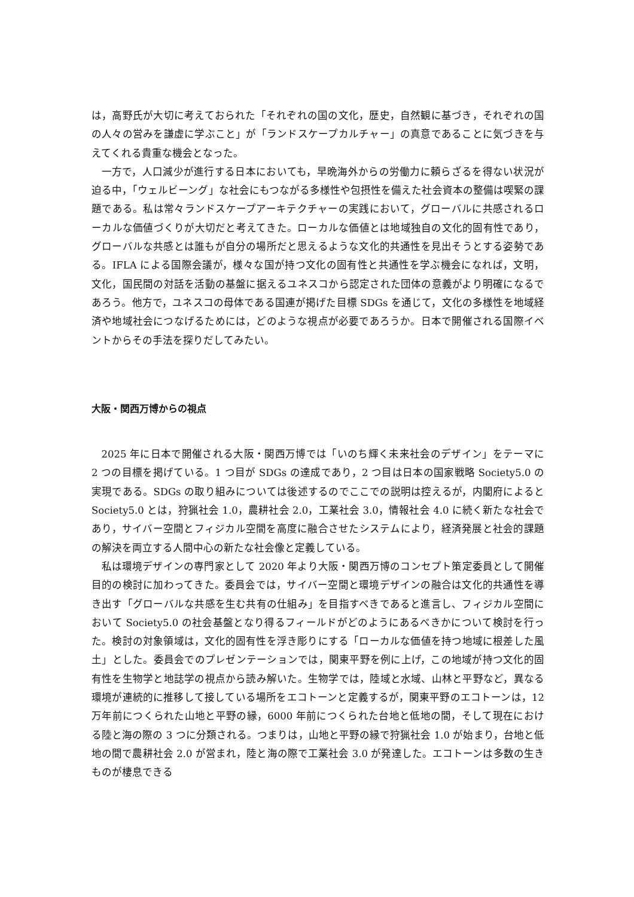は，高野氏が大切に考えておられた「それぞれの国の文化，歴史，自然観に基づき，それぞれの国の人々の営みを謙虚に学ぶこと」が「ランドスケープカルチャー」の真意であることに気づきを与えてくれる貴重な機会となった。
一方で，人口減少が進行する日本においても，早晩海外からの労働力に頼らざるを得ない状況が迫る中，「ウェルビーング」な社会にもつながる多様性や包摂性を備えた社会資本の整備は喫緊の課題である。私は常々ランドスケープアーキテクチャーの実践において，グローバルに共感されるローカルな価値づくりが大切だと考えてきた。ローカルな価値とは地域独自の文化的固有性であり，グローバルな共感とは誰もが自分の場所だと思えるような文化的共通性を見出そうとする姿勢である。IFLA による国際会議が，様々な国が持つ文化の固有性と共通性を学ぶ機会になれば，文明，文化，国民間の対話を活動の基盤に据えるユネスコから認定された団体の意義がより明確になるであろう。他方で，ユネスコの母体である国連が掲げた目標 SDGs を通じて，文化の多様性を地域経済や地域社会につなげるためには，どのような視点が必要であろうか。日本で開催される国際イベントからその手法を探りだしてみたい。
大阪・関西万博からの視点
2025 年に日本で開催される大阪・関西万博では「いのち輝く未来社会のデザイン」をテーマに 2 つの目標を掲げている。1 つ目が SDGs の達成であり，2 つ目は日本の国家戦略 Society5.0 の実現である。SDGs の取り組みについては後述するのでここでの説明は控えるが，内閣府によると Society5.0 とは，狩猟社会 1.0，農耕社会 2.0，工業社会 3.0，情報社会 4.0 に続く新たな社会であり，サイバー空間とフィジカル空間を高度に融合させたシステムにより，経済発展と社会的課題の解決を両立する人間中心の新たな社会像と定義している。
私は環境デザインの専門家として 2020 年より大阪・関西万博のコンセプト策定委員として開催目的の検討に加わってきた。委員会では，サイバー空間と環境デザインの融合は文化的共通性を導き出す「グローバルな共感を生む共有の仕組み」を目指すべきであると進言し、フィジカル空間において Society5.0 の社会基盤となり得るフィールドがどのようにあるべきかについて検討を行った。検討の対象領域は，文化的固有性を浮き彫りにする「ローカルな価値を持つ地域に根差した風土」とした。委員会でのプレゼンテーションでは，関東平野を例に上げ，この地域が持つ文化的固有性を生物学と地誌学の視点から読み解いた。生物学では，陸域と水域、山林と平野など，異なる環境が連続的に推移して接している場所をエコトーンと定義するが，関東平野のエコトーンは，12 万年前につくられた山地と平野の縁，6000 年前につくられた台地と低地の間，そして現在における陸と海の際の 3 つに分類される。つまりは，山地と平野の縁で狩猟社会 1.0 が始まり，台地と低地の間で農耕社会 2.0 が営まれ，陸と海の際で工業社会 3.0 が発達した。エコトーンは多数の生きものが棲息できる